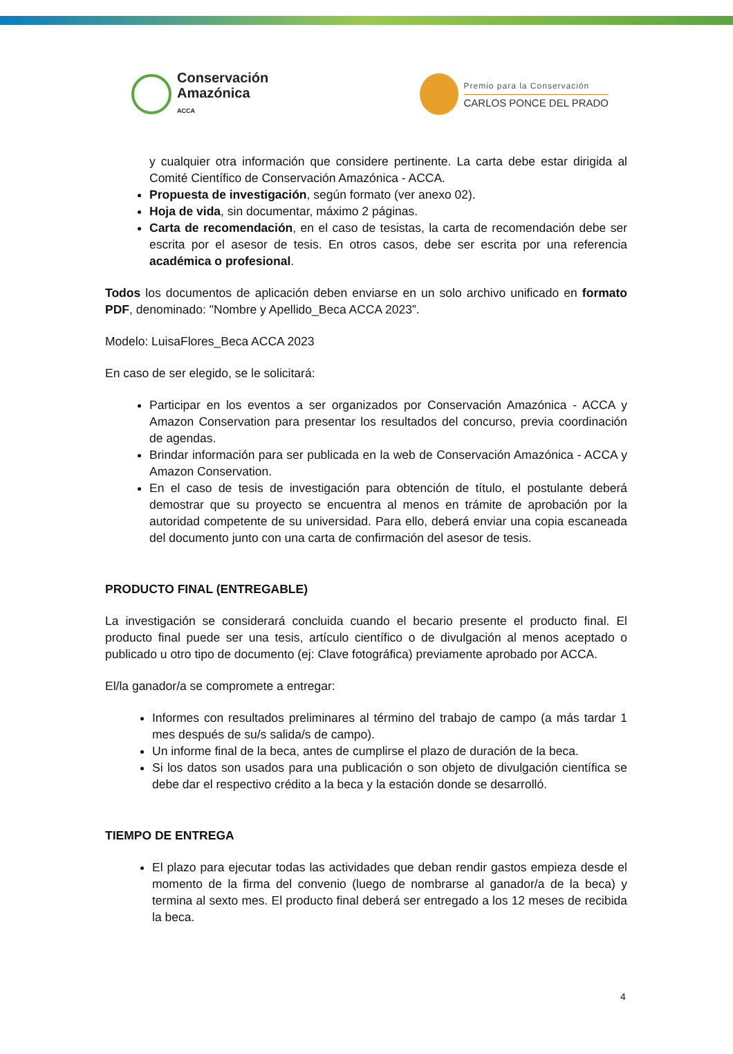Conservación
Amazónica
ACCA
Premio para la Conservación
CARLOS PONCE DEL PRADO
y cualquier otra información que considere pertinente. La carta debe estar dirigida al Comité Científico de Conservación Amazónica - ACCA.
Propuesta de investigación, según formato (ver anexo 02).
Hoja de vida, sin documentar, máximo 2 páginas.
Carta de recomendación, en el caso de tesistas, la carta de recomendación debe ser escrita por el asesor de tesis. En otros casos, debe ser escrita por una referencia académica o profesional.
Todos los documentos de aplicación deben enviarse en un solo archivo unificado en formato PDF, denominado: "Nombre y Apellido_Beca ACCA 2023”.
Modelo: LuisaFlores_Beca ACCA 2023
En caso de ser elegido, se le solicitará:
Participar en los eventos a ser organizados por Conservación Amazónica - ACCA y Amazon Conservation para presentar los resultados del concurso, previa coordinación de agendas.
Brindar información para ser publicada en la web de Conservación Amazónica - ACCA y Amazon Conservation.
En el caso de tesis de investigación para obtención de título, el postulante deberá demostrar que su proyecto se encuentra al menos en trámite de aprobación por la autoridad competente de su universidad. Para ello, deberá enviar una copia escaneada del documento junto con una carta de confirmación del asesor de tesis.
PRODUCTO FINAL (ENTREGABLE)
La investigación se considerará concluida cuando el becario presente el producto final. El producto final puede ser una tesis, artículo científico o de divulgación al menos aceptado o publicado u otro tipo de documento (ej: Clave fotográfica) previamente aprobado por ACCA.
El/la ganador/a se compromete a entregar:
Informes con resultados preliminares al término del trabajo de campo (a más tardar 1 mes después de su/s salida/s de campo).
Un informe final de la beca, antes de cumplirse el plazo de duración de la beca.
Si los datos son usados para una publicación o son objeto de divulgación científica se debe dar el respectivo crédito a la beca y la estación donde se desarrolló.
TIEMPO DE ENTREGA
El plazo para ejecutar todas las actividades que deban rendir gastos empieza desde el momento de la firma del convenio (luego de nombrarse al ganador/a de la beca) y termina al sexto mes. El producto final deberá ser entregado a los 12 meses de recibida la beca.
4